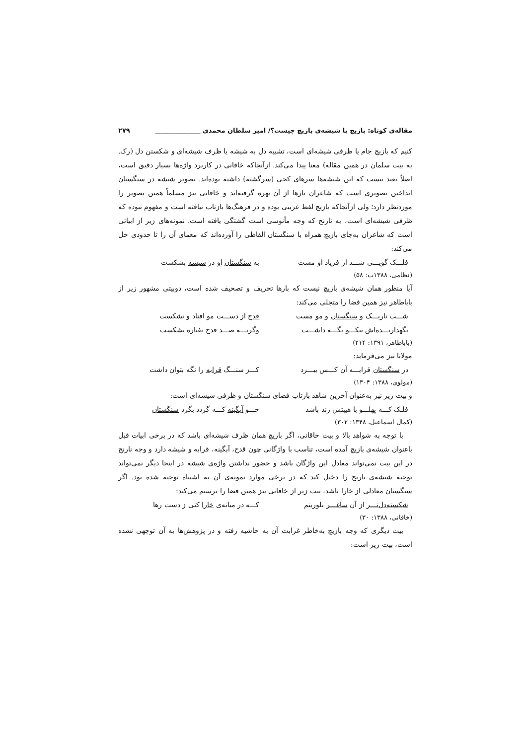مقاله‌ی کوتاه: بازیچ یا شیشه‌ی بازیچ چیست؟/ امیر سلطان محمدی ______________ ۲۷۹
کنیم که بازیچ جام یا ظرفی شیشه‌ای است، تشبیه دل به شیشه یا ظرف شیشه‌ای و شکستن دل (رک. به بیت سلمان در همین مقاله) معنا پیدا می‌کند. ازآنجاکه خاقانی در کاربرد واژه‌ها بسیار دقیق است، اصلاً بعید نیست که این شیشه‌ها سرهای کجی (سرگشته) داشته بوده‌اند. تصویر شیشه در سنگستان انداختن تصویری است که شاعران بارها از آن بهره گرفته‌اند و خاقانی نیز مسلماً همین تصویر را موردنظر دارد؛ ولی ازآنجاکه بازیچ لفظ غریبی بوده و در فرهنگ‌ها بازتاب نیافته است و مفهوم نبوده که ظرفی شیشه‌ای است، به نارنج که وجه مأنوسی است گشتگی یافته است. نمونه‌های زیر از ابیاتی است که شاعران به‌جای بازیچ همراه با سنگستان الفاظی را آورده‌اند که معمای آن را تا حدودی حل می‌کند:
فلـــک گویـــی شـــد از فریاد او مست به سنگستان او در شیشه بشکست
(نظامی، ۱۳۸۸ب: ۵۸)
آیا منظور همان شیشه‌ی بازیچ نیست که بارها تحریف و تصحیف شده است، دوبیتی مشهور زیر از باباطاهر نیز همین فضا را متجلی می‌کند:
شـــب تاریـــک و سنگستان و مو مست قدح از دســـت مو افتاد و نشکست
نگهدارنـــده‌اش نیکـــو نگـــه داشـــت وگرنـــه صـــد قدح نفتاره بشکست
(باباطاهر، ۱۳۹۱: ۲۱۴)
مولانا نیز می‌فرماید:
در سنگستان قرابـــه آن کـــس ببـــرد کـــز سنـــگ قرابه را نگه بتوان داشت
(مولوی، ۱۳۸۸: ۱۳۰۴)
و بیت زیر نیز به‌عنوان آخرین شاهد بازتاب فضای سنگستان و ظرفی شیشه‌ای است:
فلـک کـــه پهلـــو با هیبتش زند باشد چـــو آبگینه کـــه گردد بگرد سنگستان
(کمال اسماعیل، ۱۳۴۸: ۳۰۲)
با توجه به شواهد بالا و بیت خاقانی، اگر بازیچ همان ظرف شیشه‌ای باشد که در برخی ابیات قبل باعنوان شیشه‌ی بازیچ آمده است، تناسب با واژگانی چون قدح، آبگینه، قرابه و شیشه دارد و وجه نارنج در این بیت نمی‌تواند معادل این واژگان باشد و حضور نداشتن واژه‌ی شیشه در اینجا دیگر نمی‌تواند توجیه شیشه‌ی نارنج را دخیل کند که در برخی موارد نمونه‌ی آن به اشتباه توجیه شده بود. اگر سنگستان معادلی از خارا باشد، بیت زیر از خاقانی نیز همین فضا را ترسیم می‌کند:
شکسته‌دل‌تـــر از آن ساغـــر بلورینم کـــه در میانه‌ی خارا کنی ز دست رها
(خاقانی، ۱۳۸۸: ۳۰)
بیت دیگری که وجه بازیچ به‌خاطر غرابت آن به حاشیه رفته و در پژوهش‌ها به آن توجهی نشده است، بیت زیر است: